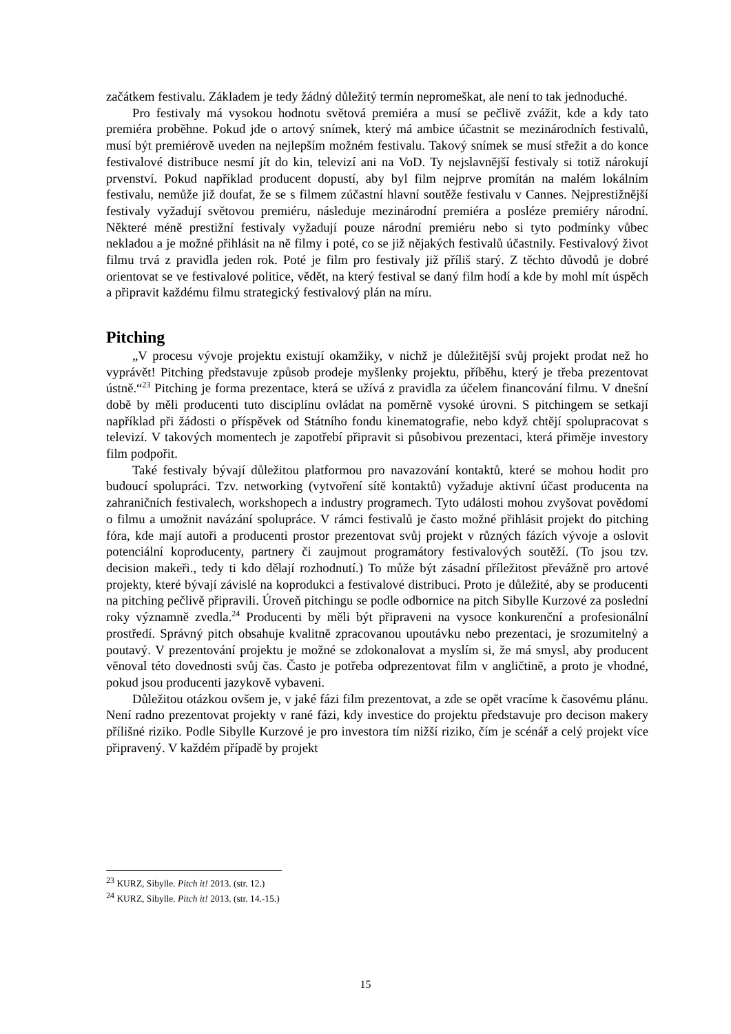začátkem festivalu. Základem je tedy žádný důležitý termín nepromeškat, ale není to tak jednoduché.
Pro festivaly má vysokou hodnotu světová premiéra a musí se pečlivě zvážit, kde a kdy tato premiéra proběhne. Pokud jde o artový snímek, který má ambice účastnit se mezinárodních festivalů, musí být premiérově uveden na nejlepším možném festivalu. Takový snímek se musí střežit a do konce festivalové distribuce nesmí jít do kin, televizí ani na VoD. Ty nejslavnější festivaly si totiž nárokují prvenství. Pokud například producent dopustí, aby byl film nejprve promítán na malém lokálním festivalu, nemůže již doufat, že se s filmem zúčastní hlavní soutěže festivalu v Cannes. Nejprestižnější festivaly vyžadují světovou premiéru, následuje mezinárodní premiéra a posléze premiéry národní. Některé méně prestižní festivaly vyžadují pouze národní premiéru nebo si tyto podmínky vůbec nekladou a je možné přihlásit na ně filmy i poté, co se již nějakých festivalů účastnily. Festivalový život filmu trvá z pravidla jeden rok. Poté je film pro festivaly již příliš starý. Z těchto důvodů je dobré orientovat se ve festivalové politice, vědět, na který festival se daný film hodí a kde by mohl mít úspěch a připravit každému filmu strategický festivalový plán na míru.
Pitching
„V procesu vývoje projektu existují okamžiky, v nichž je důležitější svůj projekt prodat než ho vyprávět! Pitching představuje způsob prodeje myšlenky projektu, příběhu, který je třeba prezentovat ústně.“<sup>23</sup> Pitching je forma prezentace, která se užívá z pravidla za účelem financování filmu. V dnešní době by měli producenti tuto disciplínu ovládat na poměrně vysoké úrovni. S pitchingem se setkají například při žádosti o příspěvek od Státního fondu kinematografie, nebo když chtějí spolupracovat s televizí. V takových momentech je zapotřebí připravit si působivou prezentaci, která přiměje investory film podpořit.
Také festivaly bývají důležitou platformou pro navazování kontaktů, které se mohou hodit pro budoucí spolupráci. Tzv. networking (vytvoření sítě kontaktů) vyžaduje aktivní účast producenta na zahraničních festivalech, workshopech a industry programech. Tyto události mohou zvyšovat povědomí o filmu a umožnit navázání spolupráce. V rámci festivalů je často možné přihlásit projekt do pitching fóra, kde mají autoři a producenti prostor prezentovat svůj projekt v různých fázích vývoje a oslovit potenciální koproducenty, partnery či zaujmout programátory festivalových soutěží. (To jsou tzv. decision makeři., tedy ti kdo dělají rozhodnutí.) To může být zásadní příležitost převážně pro artové projekty, které bývají závislé na koprodukci a festivalové distribuci. Proto je důležité, aby se producenti na pitching pečlivě připravili. Úroveň pitchingu se podle odbornice na pitch Sibylle Kurzové za poslední roky významně zvedla.<sup>24</sup> Producenti by měli být připraveni na vysoce konkurenční a profesionální prostředí. Správný pitch obsahuje kvalitně zpracovanou upoutávku nebo prezentaci, je srozumitelný a poutavý. V prezentování projektu je možné se zdokonalovat a myslím si, že má smysl, aby producent věnoval této dovednosti svůj čas. Často je potřeba odprezentovat film v angličtině, a proto je vhodné, pokud jsou producenti jazykově vybaveni.
Důležitou otázkou ovšem je, v jaké fázi film prezentovat, a zde se opět vracíme k časovému plánu. Není radno prezentovat projekty v rané fázi, kdy investice do projektu představuje pro decison makery přílišné riziko. Podle Sibylle Kurzové je pro investora tím nižší riziko, čím je scénář a celý projekt více připravený. V každém případě by projekt
<sup>23</sup> KURZ, Sibylle. Pitch it! 2013. (str. 12.)
<sup>24</sup> KURZ, Sibylle. Pitch it! 2013. (str. 14.-15.)
15